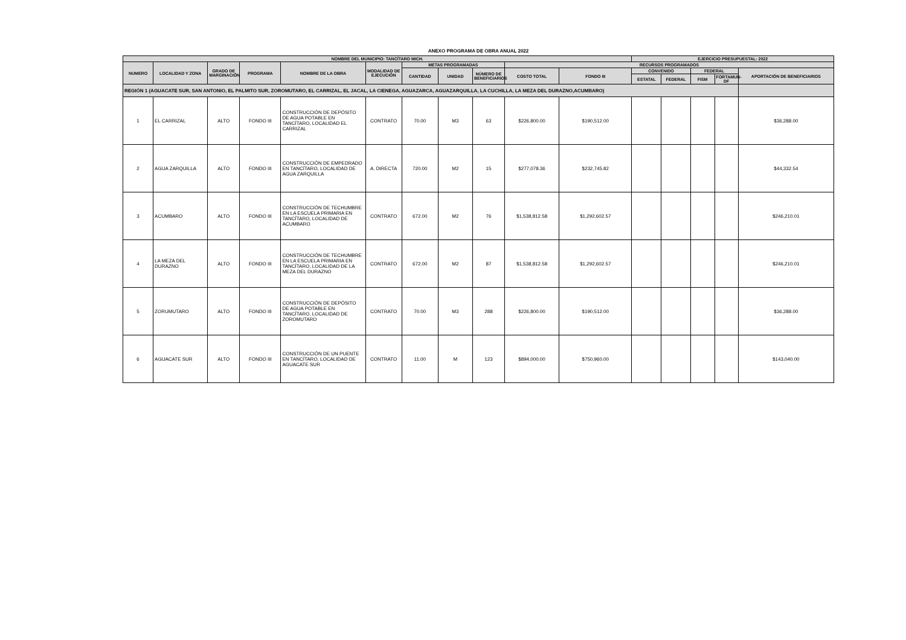ANEXO PROGRAMA DE OBRA ANUAL 2022
| NOMBRE DEL MUNICIPIO: TANCÍTARO MICH. | | | | | | | | | | | EJERCICIO PRESUPUESTAL: 2022 | | | | |
| --- | --- | --- | --- | --- | --- | --- | --- | --- | --- | --- | --- | --- | --- | --- | --- |
| NUMERO | LOCALIDAD Y ZONA | GRADO DE MARGINACIÓN | PROGRAMA | NOMBRE DE LA OBRA | MODALIDAD DE EJECUCIÓN | METAS PROGRAMADAS | | | RECURSOS PROGRAMADOS | | | | | | |
| | | | | | | CANTIDAD | UNIDAD | NÚMERO DE BENEFICIARIOS | COSTO TOTAL | FONDO III | CONVENIDO | | FEDERAL | | APORTACIÓN DE BENEFICIARIOS |
| | | | | | | | | | | | ESTATAL | FEDERAL | FISM | FORTAMUN-DF | |
| REGIÓN 1 (AGUACATE SUR, SAN ANTONIO, EL PALMITO SUR, ZOROMUTARO, EL CARRIZAL, EL JACAL, LA CIENEGA, AGUAZARCA, AGUAZARQUILLA, LA CUCHILLA, LA MEZA DEL DURAZNO,ACUMBARO) | | | | | | | | | | | | | | | |
| 1 | EL CARRIZAL | ALTO | FONDO III | CONSTRUCCIÓN DE DEPÓSITO DE AGUA POTABLE EN TANCÍTARO, LOCALIDAD EL CARRIZAL | CONTRATO | 70.00 | M3 | 63 | $226,800.00 | $190,512.00 | | | | | $36,288.00 |
| 2 | AGUA ZARQUILLA | ALTO | FONDO III | CONSTRUCCIÓN DE EMPEDRADO EN TANCÍTARO, LOCALIDAD DE AGUA ZARQUILLA | A. DIRECTA | 720.00 | M2 | 15 | $277,078.36 | $232,745.82 | | | | | $44,332.54 |
| 3 | ACUMBARO | ALTO | FONDO III | CONSTRUCCIÓN DE TECHUMBRE EN LA ESCUELA PRIMARIA EN TANCÍTARO, LOCALIDAD DE ACUMBARO | CONTRATO | 672.00 | M2 | 76 | $1,538,812.58 | $1,292,602.57 | | | | | $246,210.01 |
| 4 | LA MEZA DEL DURAZNO | ALTO | FONDO III | CONSTRUCCIÓN DE TECHUMBRE EN LA ESCUELA PRIMARIA EN TANCÍTARO, LOCALIDAD DE LA MEZA DEL DURAZNO | CONTRATO | 672.00 | M2 | 87 | $1,538,812.58 | $1,292,602.57 | | | | | $246,210.01 |
| 5 | ZORUMUTARO | ALTO | FONDO III | CONSTRUCCIÓN DE DEPÓSITO DE AGUA POTABLE EN TANCÍTARO, LOCALIDAD DE ZOROMUTARO | CONTRATO | 70.00 | M3 | 288 | $226,800.00 | $190,512.00 | | | | | $36,288.00 |
| 6 | AGUACATE SUR | ALTO | FONDO III | CONSTRUCCIÓN DE UN PUENTE EN TANCÍTARO, LOCALIDAD DE AGUACATE SUR | CONTRATO | 11.00 | M | 123 | $894,000.00 | $750,960.00 | | | | | $143,040.00 |